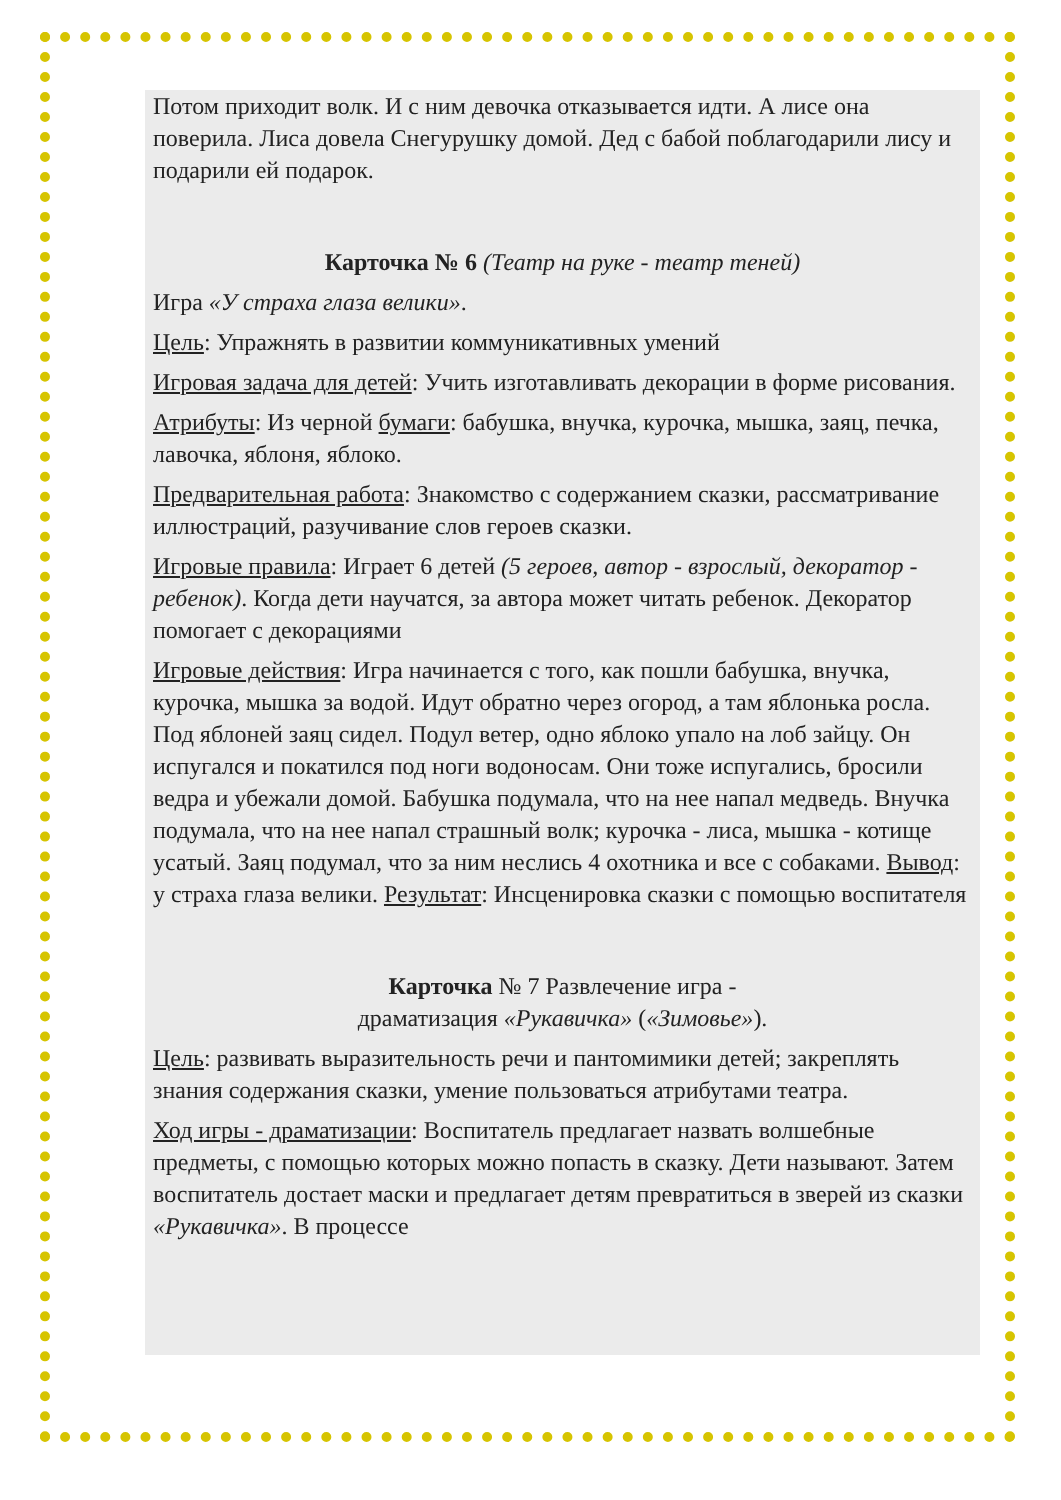Потом приходит волк. И с ним девочка отказывается идти. А лисе она поверила. Лиса довела Снегурушку домой. Дед с бабой поблагодарили лису и подарили ей подарок.
Карточка № 6 (Театр на руке - театр теней)
Игра «У страха глаза велики».
Цель: Упражнять в развитии коммуникативных умений
Игровая задача для детей: Учить изготавливать декорации в форме рисования.
Атрибуты: Из черной бумаги: бабушка, внучка, курочка, мышка, заяц, печка, лавочка, яблоня, яблоко.
Предварительная работа: Знакомство с содержанием сказки, рассматривание иллюстраций, разучивание слов героев сказки.
Игровые правила: Играет 6 детей (5 героев, автор - взрослый, декоратор - ребенок). Когда дети научатся, за автора может читать ребенок. Декоратор помогает с декорациями
Игровые действия: Игра начинается с того, как пошли бабушка, внучка, курочка, мышка за водой. Идут обратно через огород, а там яблонька росла. Под яблоней заяц сидел. Подул ветер, одно яблоко упало на лоб зайцу. Он испугался и покатился под ноги водоносам. Они тоже испугались, бросили ведра и убежали домой. Бабушка подумала, что на нее напал медведь. Внучка подумала, что на нее напал страшный волк; курочка - лиса, мышка - котище усатый. Заяц подумал, что за ним неслись 4 охотника и все с собаками. Вывод: у страха глаза велики. Результат: Инсценировка сказки с помощью воспитателя
Карточка № 7 Развлечение игра -
драматизация «Рукавичка» («Зимовье»).
Цель: развивать выразительность речи и пантомимики детей; закреплять знания содержания сказки, умение пользоваться атрибутами театра.
Ход игры - драматизации: Воспитатель предлагает назвать волшебные предметы, с помощью которых можно попасть в сказку. Дети называют. Затем воспитатель достает маски и предлагает детям превратиться в зверей из сказки «Рукавичка». В процессе